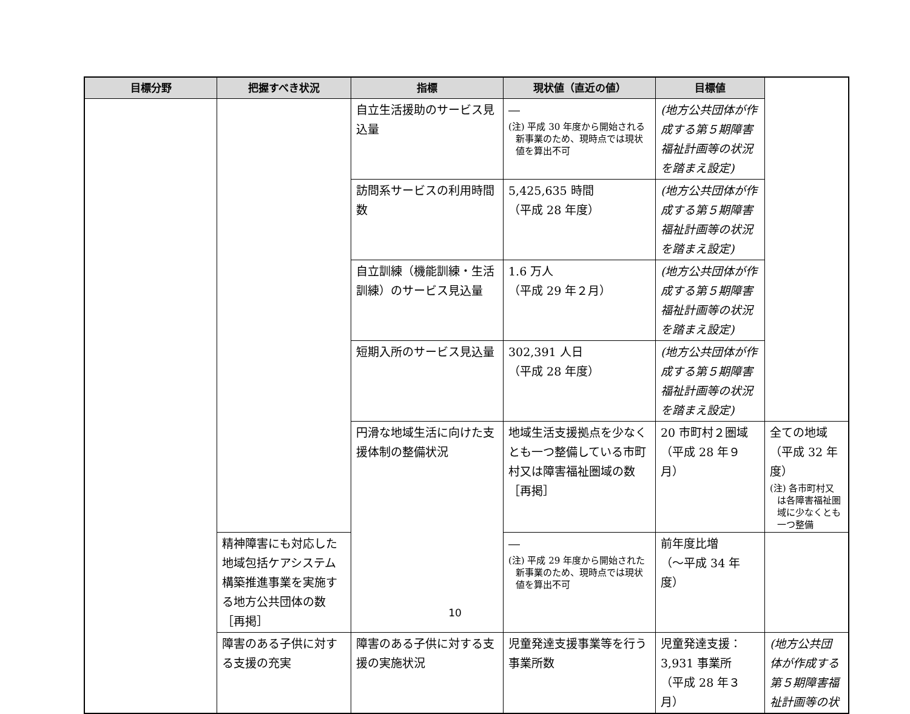| 目標分野 | 把握すべき状況 | 指標 | 現状値（直近の値） | 目標値 | |
| --- | --- | --- | --- | --- | --- |
| | | 自立生活援助のサービス見込量 | ― (注) 平成 30 年度から開始される新事業のため、現時点では現状値を算出不可 | (地方公共団体が作成する第５期障害福祉計画等の状況を踏まえ設定) | |
| | | 訪問系サービスの利用時間数 | 5,425,635 時間 （平成 28 年度） | (地方公共団体が作成する第５期障害福祉計画等の状況を踏まえ設定) | |
| | | 自立訓練（機能訓練・生活訓練）のサービス見込量 | 1.6 万人 （平成 29 年２月） | (地方公共団体が作成する第５期障害福祉計画等の状況を踏まえ設定) | |
| | | 短期入所のサービス見込量 | 302,391 人日 （平成 28 年度） | (地方公共団体が作成する第５期障害福祉計画等の状況を踏まえ設定) | |
| | | 円滑な地域生活に向けた支援体制の整備状況 | 地域生活支援拠点を少なくとも一つ整備している市町村又は障害福祉圏域の数［再掲］ | 20 市町村２圏域 （平成 28 年９月） | 全ての地域 （平成 32 年度） (注) 各市町村又は各障害福祉圏域に少なくとも一つ整備 |
| | 精神障害にも対応した地域包括ケアシステム構築推進事業を実施する地方公共団体の数［再掲］ | | ― (注) 平成 29 年度から開始された新事業のため、現時点では現状値を算出不可 | 前年度比増 （～平成 34 年度） | |
| | 障害のある子供に対する支援の充実 | 障害のある子供に対する支援の実施状況 | 児童発達支援事業等を行う事業所数 | 児童発達支援：3,931 事業所 （平成 28 年３月） | (地方公共団体が作成する第５期障害福祉計画等の状 |
10